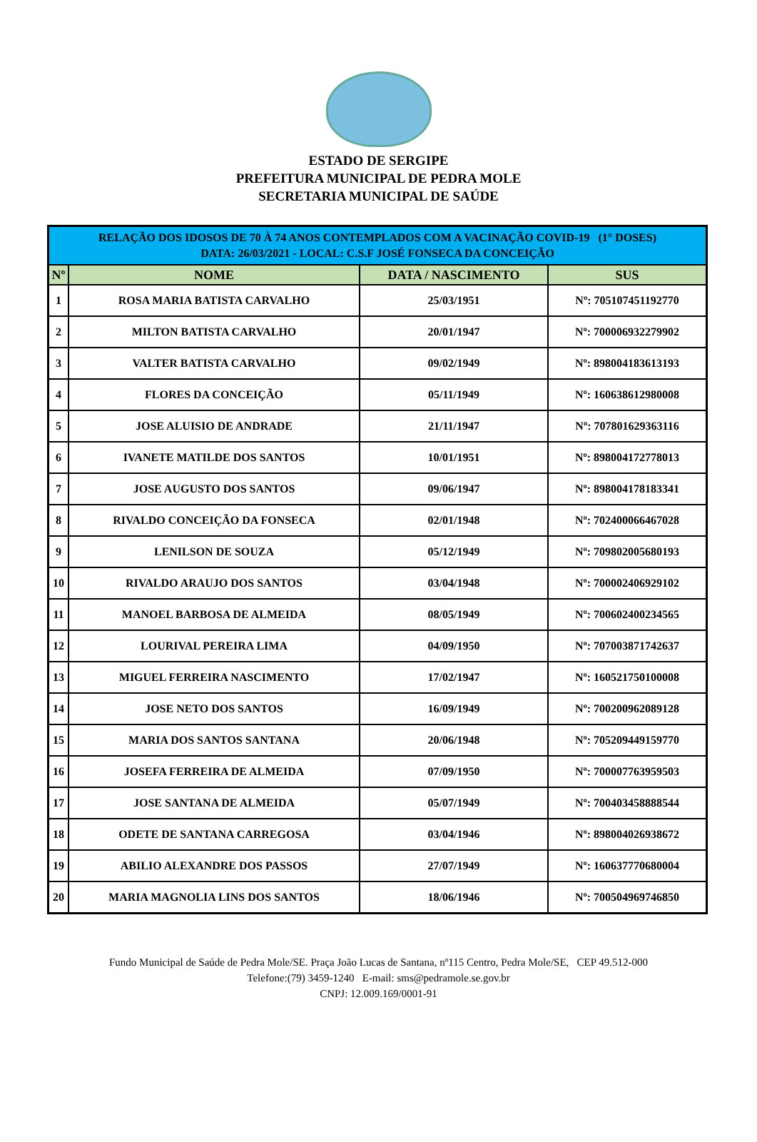ESTADO DE SERGIPE
PREFEITURA MUNICIPAL DE PEDRA MOLE
SECRETARIA MUNICIPAL DE SAÚDE
| RELAÇÃO DOS IDOSOS DE 70 À 74 ANOS CONTEMPLADOS COM A VACINAÇÃO COVID-19 (1° DOSES) DATA: 26/03/2021 - LOCAL: C.S.F JOSÉ FONSECA DA CONCEIÇÃO | | | |
| --- | --- | --- | --- |
| Nº | NOME | DATA / NASCIMENTO | SUS |
| 1 | ROSA MARIA BATISTA CARVALHO | 25/03/1951 | Nº: 705107451192770 |
| 2 | MILTON BATISTA CARVALHO | 20/01/1947 | Nº: 700006932279902 |
| 3 | VALTER BATISTA CARVALHO | 09/02/1949 | Nº: 898004183613193 |
| 4 | FLORES DA CONCEIÇÃO | 05/11/1949 | Nº: 160638612980008 |
| 5 | JOSE ALUISIO DE ANDRADE | 21/11/1947 | Nº: 707801629363116 |
| 6 | IVANETE MATILDE DOS SANTOS | 10/01/1951 | Nº: 898004172778013 |
| 7 | JOSE AUGUSTO DOS SANTOS | 09/06/1947 | Nº: 898004178183341 |
| 8 | RIVALDO CONCEIÇÃO DA FONSECA | 02/01/1948 | Nº: 702400066467028 |
| 9 | LENILSON DE SOUZA | 05/12/1949 | Nº: 709802005680193 |
| 10 | RIVALDO ARAUJO DOS SANTOS | 03/04/1948 | Nº: 700002406929102 |
| 11 | MANOEL BARBOSA DE ALMEIDA | 08/05/1949 | Nº: 700602400234565 |
| 12 | LOURIVAL PEREIRA LIMA | 04/09/1950 | Nº: 707003871742637 |
| 13 | MIGUEL FERREIRA NASCIMENTO | 17/02/1947 | Nº: 160521750100008 |
| 14 | JOSE NETO DOS SANTOS | 16/09/1949 | Nº: 700200962089128 |
| 15 | MARIA DOS SANTOS SANTANA | 20/06/1948 | Nº: 705209449159770 |
| 16 | JOSEFA FERREIRA DE ALMEIDA | 07/09/1950 | Nº: 700007763959503 |
| 17 | JOSE SANTANA DE ALMEIDA | 05/07/1949 | Nº: 700403458888544 |
| 18 | ODETE DE SANTANA CARREGOSA | 03/04/1946 | Nº: 898004026938672 |
| 19 | ABILIO ALEXANDRE DOS PASSOS | 27/07/1949 | Nº: 160637770680004 |
| 20 | MARIA MAGNOLIA LINS DOS SANTOS | 18/06/1946 | Nº: 700504969746850 |
Fundo Municipal de Saúde de Pedra Mole/SE. Praça João Lucas de Santana, nº115 Centro, Pedra Mole/SE, CEP 49.512-000
Telefone:(79) 3459-1240 E-mail: sms@pedramole.se.gov.br
CNPJ: 12.009.169/0001-91